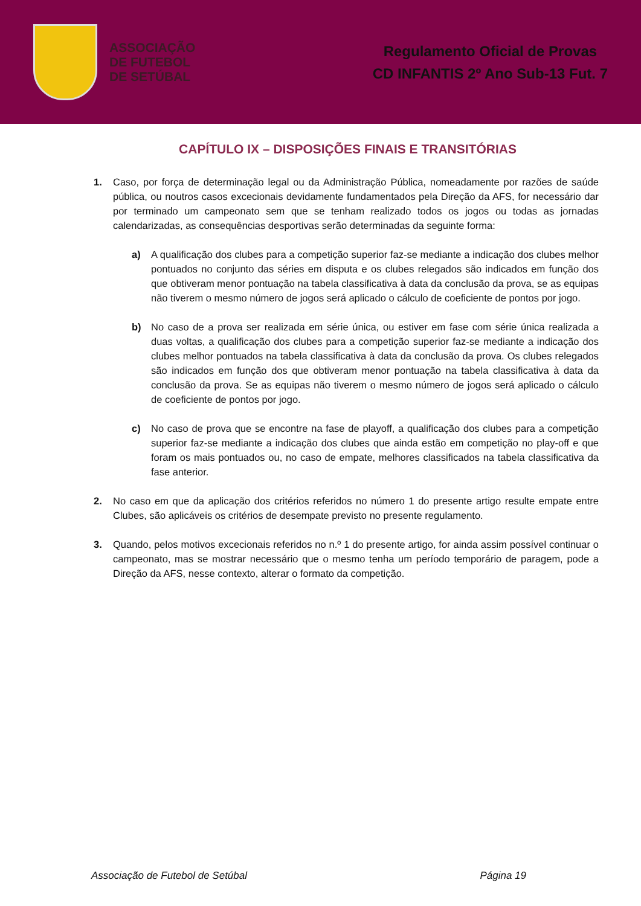ASSOCIAÇÃO
DE FUTEBOL
DE SETÚBAL
Regulamento Oficial de Provas
CD INFANTIS 2º Ano Sub-13 Fut. 7
CAPÍTULO IX – DISPOSIÇÕES FINAIS E TRANSITÓRIAS
1. Caso, por força de determinação legal ou da Administração Pública, nomeadamente por razões de saúde pública, ou noutros casos excecionais devidamente fundamentados pela Direção da AFS, for necessário dar por terminado um campeonato sem que se tenham realizado todos os jogos ou todas as jornadas calendarizadas, as consequências desportivas serão determinadas da seguinte forma:
a) A qualificação dos clubes para a competição superior faz-se mediante a indicação dos clubes melhor pontuados no conjunto das séries em disputa e os clubes relegados são indicados em função dos que obtiveram menor pontuação na tabela classificativa à data da conclusão da prova, se as equipas não tiverem o mesmo número de jogos será aplicado o cálculo de coeficiente de pontos por jogo.
b) No caso de a prova ser realizada em série única, ou estiver em fase com série única realizada a duas voltas, a qualificação dos clubes para a competição superior faz-se mediante a indicação dos clubes melhor pontuados na tabela classificativa à data da conclusão da prova. Os clubes relegados são indicados em função dos que obtiveram menor pontuação na tabela classificativa à data da conclusão da prova. Se as equipas não tiverem o mesmo número de jogos será aplicado o cálculo de coeficiente de pontos por jogo.
c) No caso de prova que se encontre na fase de playoff, a qualificação dos clubes para a competição superior faz-se mediante a indicação dos clubes que ainda estão em competição no play-off e que foram os mais pontuados ou, no caso de empate, melhores classificados na tabela classificativa da fase anterior.
2. No caso em que da aplicação dos critérios referidos no número 1 do presente artigo resulte empate entre Clubes, são aplicáveis os critérios de desempate previsto no presente regulamento.
3. Quando, pelos motivos excecionais referidos no n.º 1 do presente artigo, for ainda assim possível continuar o campeonato, mas se mostrar necessário que o mesmo tenha um período temporário de paragem, pode a Direção da AFS, nesse contexto, alterar o formato da competição.
Associação de Futebol de Setúbal Página 19